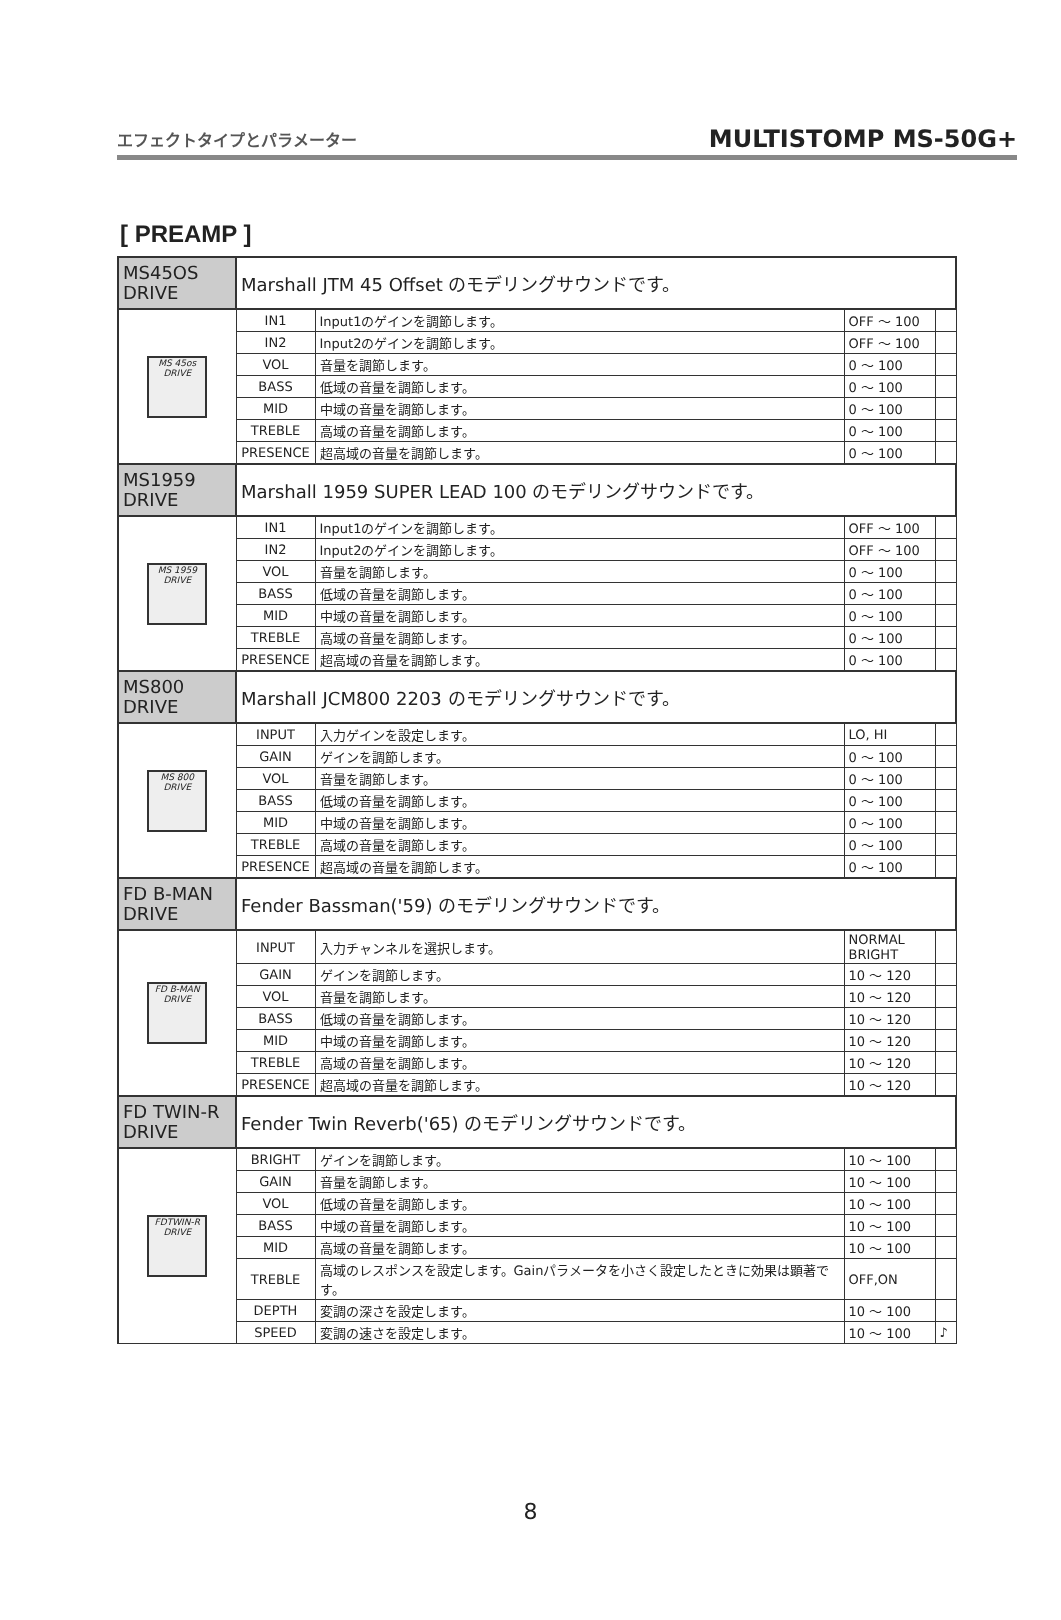エフェクトタイプとパラメーター MULTISTOMP MS-50G+
[ PREAMP ]
| MS45OS DRIVE | Marshall JTM 45 Offset のモデリングサウンドです。 | | | |
| MS 45os DRIVE | IN1 | Input1のゲインを調節します。 | OFF ～ 100 | |
| | IN2 | Input2のゲインを調節します。 | OFF ～ 100 | |
| | VOL | 音量を調節します。 | 0 ～ 100 | |
| | BASS | 低域の音量を調節します。 | 0 ～ 100 | |
| | MID | 中域の音量を調節します。 | 0 ～ 100 | |
| | TREBLE | 高域の音量を調節します。 | 0 ～ 100 | |
| | PRESENCE | 超高域の音量を調節します。 | 0 ～ 100 | |
| MS1959 DRIVE | Marshall 1959 SUPER LEAD 100 のモデリングサウンドです。 | | | |
| MS 1959 DRIVE | IN1 | Input1のゲインを調節します。 | OFF ～ 100 | |
| | IN2 | Input2のゲインを調節します。 | OFF ～ 100 | |
| | VOL | 音量を調節します。 | 0 ～ 100 | |
| | BASS | 低域の音量を調節します。 | 0 ～ 100 | |
| | MID | 中域の音量を調節します。 | 0 ～ 100 | |
| | TREBLE | 高域の音量を調節します。 | 0 ～ 100 | |
| | PRESENCE | 超高域の音量を調節します。 | 0 ～ 100 | |
| MS800 DRIVE | Marshall JCM800 2203 のモデリングサウンドです。 | | | |
| MS 800 DRIVE | INPUT | 入力ゲインを設定します。 | LO, HI | |
| | GAIN | ゲインを調節します。 | 0 ～ 100 | |
| | VOL | 音量を調節します。 | 0 ～ 100 | |
| | BASS | 低域の音量を調節します。 | 0 ～ 100 | |
| | MID | 中域の音量を調節します。 | 0 ～ 100 | |
| | TREBLE | 高域の音量を調節します。 | 0 ～ 100 | |
| | PRESENCE | 超高域の音量を調節します。 | 0 ～ 100 | |
| FD B-MAN DRIVE | Fender Bassman('59) のモデリングサウンドです。 | | | |
| FD B-MAN DRIVE | INPUT | 入力チャンネルを選択します。 | NORMAL BRIGHT | |
| | GAIN | ゲインを調節します。 | 10 ～ 120 | |
| | VOL | 音量を調節します。 | 10 ～ 120 | |
| | BASS | 低域の音量を調節します。 | 10 ～ 120 | |
| | MID | 中域の音量を調節します。 | 10 ～ 120 | |
| | TREBLE | 高域の音量を調節します。 | 10 ～ 120 | |
| | PRESENCE | 超高域の音量を調節します。 | 10 ～ 120 | |
| FD TWIN-R DRIVE | Fender Twin Reverb('65) のモデリングサウンドです。 | | | |
| FDTWIN-R DRIVE | BRIGHT | ゲインを調節します。 | 10 ～ 100 | |
| | GAIN | 音量を調節します。 | 10 ～ 100 | |
| | VOL | 低域の音量を調節します。 | 10 ～ 100 | |
| | BASS | 中域の音量を調節します。 | 10 ～ 100 | |
| | MID | 高域の音量を調節します。 | 10 ～ 100 | |
| | TREBLE | 高域のレスポンスを設定します。Gainパラメータを小さく設定したときに効果は顕著です。 | OFF,ON | |
| | DEPTH | 変調の深さを設定します。 | 10 ～ 100 | |
| | SPEED | 変調の速さを設定します。 | 10 ～ 100 | ♪ |
8